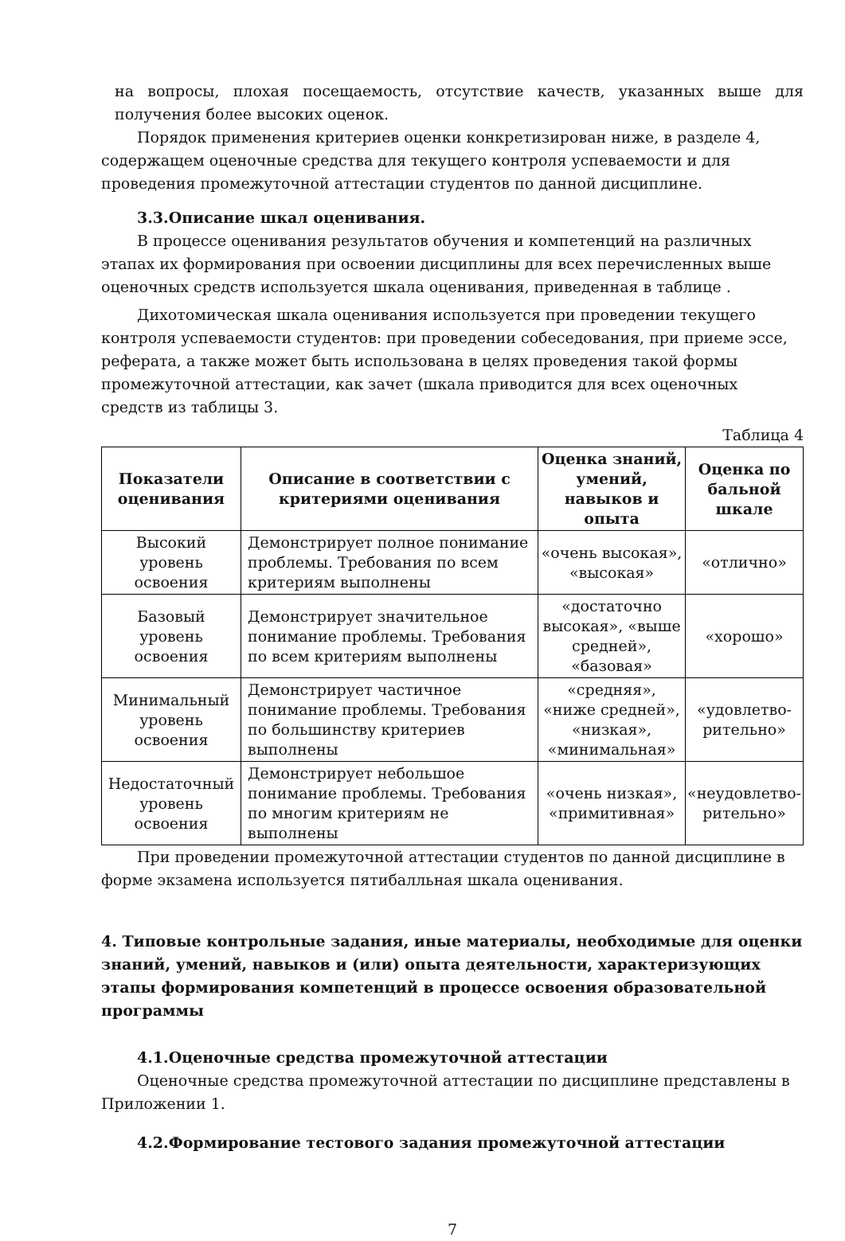на вопросы, плохая посещаемость, отсутствие качеств, указанных выше для получения более высоких оценок.
Порядок применения критериев оценки конкретизирован ниже, в разделе 4, содержащем оценочные средства для текущего контроля успеваемости и для проведения промежуточной аттестации студентов по данной дисциплине.
3.3.Описание шкал оценивания.
В процессе оценивания результатов обучения и компетенций на различных этапах их формирования при освоении дисциплины для всех перечисленных выше оценочных средств используется шкала оценивания, приведенная в таблице .
Дихотомическая шкала оценивания используется при проведении текущего контроля успеваемости студентов: при проведении собеседования, при приеме эссе, реферата, а также может быть использована в целях проведения такой формы промежуточной аттестации, как зачет (шкала приводится для всех оценочных средств из таблицы 3.
Таблица 4
| Показатели оценивания | Описание в соответствии с критериями оценивания | Оценка знаний, умений, навыков и опыта | Оценка по бальной шкале |
| --- | --- | --- | --- |
| Высокий уровень освоения | Демонстрирует полное понимание проблемы. Требования по всем критериям выполнены | «очень высокая», «высокая» | «отлично» |
| Базовый уровень освоения | Демонстрирует значительное понимание проблемы. Требования по всем критериям выполнены | «достаточно высокая», «выше средней», «базовая» | «хорошо» |
| Минимальный уровень освоения | Демонстрирует частичное понимание проблемы. Требования по большинству критериев выполнены | «средняя», «ниже средней», «низкая», «минимальная» | «удовлетво-рительно» |
| Недостаточный уровень освоения | Демонстрирует небольшое понимание проблемы. Требования по многим критериям не выполнены | «очень низкая», «примитивная» | «неудовлетво-рительно» |
При проведении промежуточной аттестации студентов по данной дисциплине в форме экзамена используется пятибалльная шкала оценивания.
4. Типовые контрольные задания, иные материалы, необходимые для оценки знаний, умений, навыков и (или) опыта деятельности, характеризующих этапы формирования компетенций в процессе освоения образовательной программы
4.1.Оценочные средства промежуточной аттестации
Оценочные средства промежуточной аттестации по дисциплине представлены в Приложении 1.
4.2.Формирование тестового задания промежуточной аттестации
7